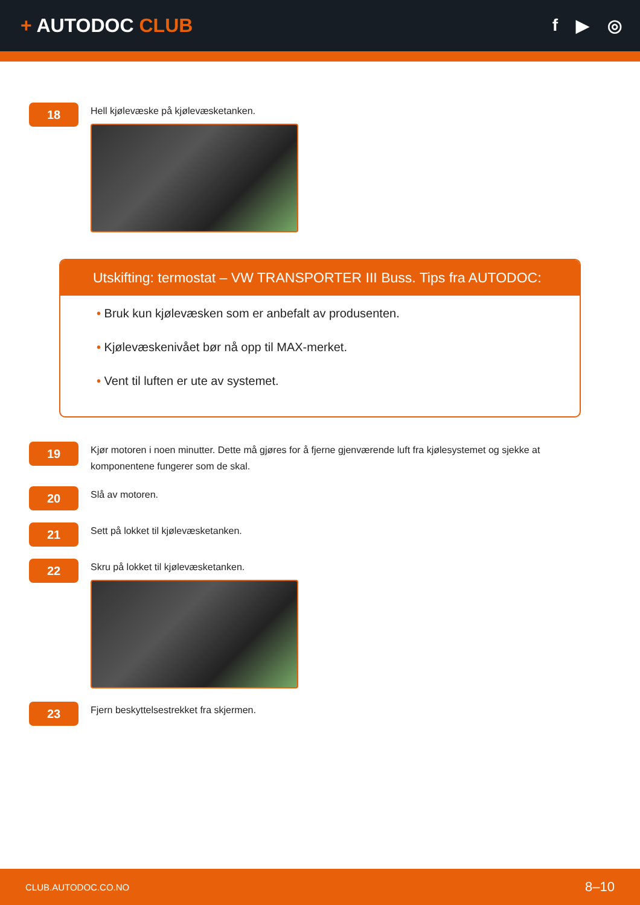+ AUTODOC CLUB f ▶ ◎
18
Hell kjølevæske på kjølevæsketanken.
Utskifting: termostat – VW TRANSPORTER III Buss. Tips fra AUTODOC:
• Bruk kun kjølevæsken som er anbefalt av produsenten.
• Kjølevæskenivået bør nå opp til MAX-merket.
• Vent til luften er ute av systemet.
19
Kjør motoren i noen minutter. Dette må gjøres for å fjerne gjenværende luft fra kjølesystemet og sjekke at komponentene fungerer som de skal.
20
Slå av motoren.
21
Sett på lokket til kjølevæsketanken.
22
Skru på lokket til kjølevæsketanken.
23
Fjern beskyttelsestrekket fra skjermen.
CLUB.AUTODOC.CO.NO 8–10